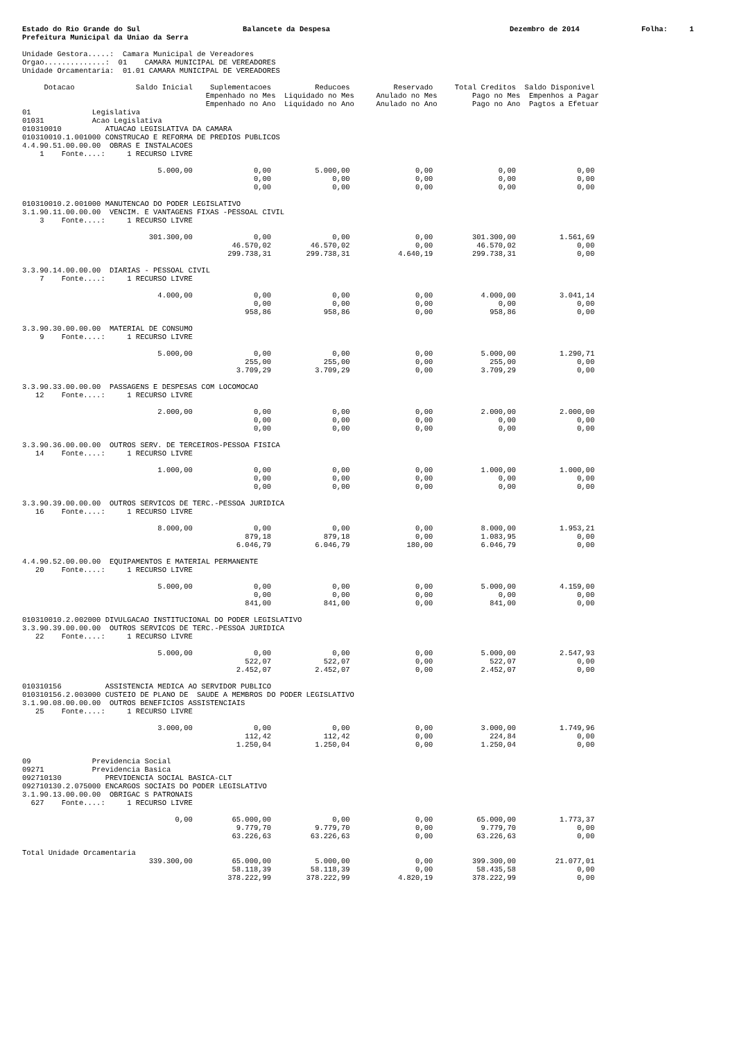Estado do Rio Grande do Sul
Prefeitura Municipal da Uniao da Serra
Balancete da Despesa Dezembro de 2014 Folha: 1
Unidade Gestora.....:  Camara Municipal de Vereadores
Orgao..............:  01    CAMARA MUNICIPAL DE VEREADORES
Unidade Orcamentaria:  01.01 CAMARA MUNICIPAL DE VEREADORES
     Dotacao              Saldo Inicial    Suplementacoes          Reducoes          Reservado     Total Creditos  Saldo Disponivel
                                          Empenhado no Mes  Liquidado no Mes     Anulado no Mes        Pago no Mes  Empenhos a Pagar
                                          Empenhado no Ano  Liquidado no Ano     Anulado no Ano        Pago no Ano  Pagtos a Efetuar
01              Legislativa
01031           Acao Legislativa
010310010          ATUACAO LEGISLATIVA DA CAMARA
010310010.1.001000 CONSTRUCAO E REFORMA DE PREDIOS PUBLICOS
4.4.90.51.00.00.00  OBRAS E INSTALACOES
    1    Fonte....:     1 RECURSO LIVRE

                               5.000,00              0,00          5.000,00               0,00               0,00              0,00
                                                     0,00              0,00               0,00               0,00              0,00
                                                     0,00              0,00               0,00               0,00              0,00

010310010.2.001000 MANUTENCAO DO PODER LEGISLATIVO
3.1.90.11.00.00.00  VENCIM. E VANTAGENS FIXAS -PESSOAL CIVIL
    3    Fonte....:     1 RECURSO LIVRE

                             301.300,00              0,00              0,00               0,00         301.300,00          1.561,69
                                                46.570,02         46.570,02               0,00          46.570,02              0,00
                                               299.738,31        299.738,31           4.640,19         299.738,31              0,00

3.3.90.14.00.00.00  DIARIAS - PESSOAL CIVIL
    7    Fonte....:     1 RECURSO LIVRE

                               4.000,00              0,00              0,00               0,00           4.000,00          3.041,14
                                                     0,00              0,00               0,00               0,00              0,00
                                                   958,86            958,86               0,00             958,86              0,00

3.3.90.30.00.00.00  MATERIAL DE CONSUMO
    9    Fonte....:     1 RECURSO LIVRE

                               5.000,00              0,00              0,00               0,00           5.000,00          1.290,71
                                                   255,00            255,00               0,00             255,00              0,00
                                                 3.709,29          3.709,29               0,00           3.709,29              0,00

3.3.90.33.00.00.00  PASSAGENS E DESPESAS COM LOCOMOCAO
   12    Fonte....:     1 RECURSO LIVRE

                               2.000,00              0,00              0,00               0,00           2.000,00          2.000,00
                                                     0,00              0,00               0,00               0,00              0,00
                                                     0,00              0,00               0,00               0,00              0,00

3.3.90.36.00.00.00  OUTROS SERV. DE TERCEIROS-PESSOA FISICA
   14    Fonte....:     1 RECURSO LIVRE

                               1.000,00              0,00              0,00               0,00           1.000,00          1.000,00
                                                     0,00              0,00               0,00               0,00              0,00
                                                     0,00              0,00               0,00               0,00              0,00

3.3.90.39.00.00.00  OUTROS SERVICOS DE TERC.-PESSOA JURIDICA
   16    Fonte....:     1 RECURSO LIVRE

                               8.000,00              0,00              0,00               0,00           8.000,00          1.953,21
                                                   879,18            879,18               0,00           1.083,95              0,00
                                                 6.046,79          6.046,79             180,00           6.046,79              0,00

4.4.90.52.00.00.00  EQUIPAMENTOS E MATERIAL PERMANENTE
   20    Fonte....:     1 RECURSO LIVRE

                               5.000,00              0,00              0,00               0,00           5.000,00          4.159,00
                                                     0,00              0,00               0,00               0,00              0,00
                                                   841,00            841,00               0,00             841,00              0,00

010310010.2.002000 DIVULGACAO INSTITUCIONAL DO PODER LEGISLATIVO
3.3.90.39.00.00.00  OUTROS SERVICOS DE TERC.-PESSOA JURIDICA
   22    Fonte....:     1 RECURSO LIVRE

                               5.000,00              0,00              0,00               0,00           5.000,00          2.547,93
                                                   522,07            522,07               0,00             522,07              0,00
                                                 2.452,07          2.452,07               0,00           2.452,07              0,00

010310156          ASSISTENCIA MEDICA AO SERVIDOR PUBLICO
010310156.2.003000 CUSTEIO DE PLANO DE  SAUDE A MEMBROS DO PODER LEGISLATIVO
3.1.90.08.00.00.00  OUTROS BENEFICIOS ASSISTENCIAIS
   25    Fonte....:     1 RECURSO LIVRE

                               3.000,00              0,00              0,00               0,00           3.000,00          1.749,96
                                                   112,42            112,42               0,00             224,84              0,00
                                                 1.250,04          1.250,04               0,00           1.250,04              0,00

09              Previdencia Social
09271           Previdencia Basica
092710130          PREVIDENCIA SOCIAL BASICA-CLT
092710130.2.075000 ENCARGOS SOCIAIS DO PODER LEGISLATIVO
3.1.90.13.00.00.00  OBRIGAC S PATRONAIS
  627    Fonte....:     1 RECURSO LIVRE

                                   0,00         65.000,00              0,00               0,00          65.000,00          1.773,37
                                                 9.779,70          9.779,70               0,00           9.779,70              0,00
                                                63.226,63         63.226,63               0,00          63.226,63              0,00

Total Unidade Orcamentaria
                             339.300,00         65.000,00          5.000,00               0,00         399.300,00         21.077,01
                                                58.118,39         58.118,39               0,00          58.435,58              0,00
                                               378.222,99        378.222,99           4.820,19         378.222,99              0,00